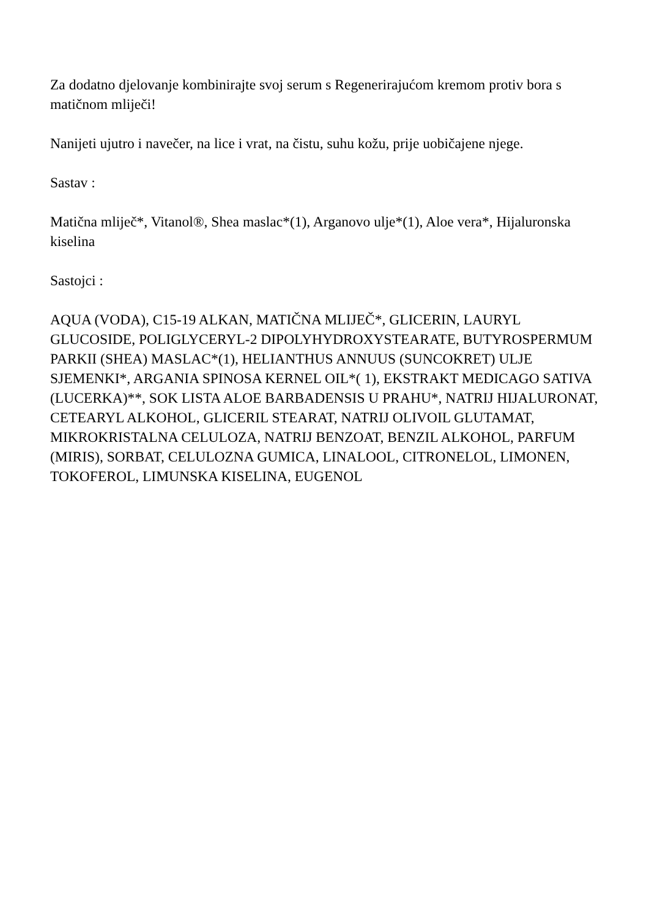Za dodatno djelovanje kombinirajte svoj serum s Regenerirajućom kremom protiv bora s matičnom mliječi!
Nanijeti ujutro i navečer, na lice i vrat, na čistu, suhu kožu, prije uobičajene njege.
Sastav :
Matična mliječ*, Vitanol®, Shea maslac*(1), Arganovo ulje*(1), Aloe vera*, Hijaluronska kiselina
Sastojci :
AQUA (VODA), C15-19 ALKAN, MATIČNA MLIJEČ*, GLICERIN, LAURYL GLUCOSIDE, POLIGLYCERYL-2 DIPOLYHYDROXYSTEARATE, BUTYROSPERMUM PARKII (SHEA) MASLAC*(1), HELIANTHUS ANNUUS (SUNCOKRET) ULJE SJEMENKI*, ARGANIA SPINOSA KERNEL OIL*( 1), EKSTRAKT MEDICAGO SATIVA (LUCERKA)**, SOK LISTA ALOE BARBADENSIS U PRAHU*, NATRIJ HIJALURONAT, CETEARYL ALKOHOL, GLICERIL STEARAT, NATRIJ OLIVOIL GLUTAMAT, MIKROKRISTALNA CELULOZA, NATRIJ BENZOAT, BENZIL ALKOHOL, PARFUM (MIRIS), SORBAT, CELULOZNA GUMICA, LINALOOL, CITRONELOL, LIMONEN, TOKOFEROL, LIMUNSKA KISELINA, EUGENOL